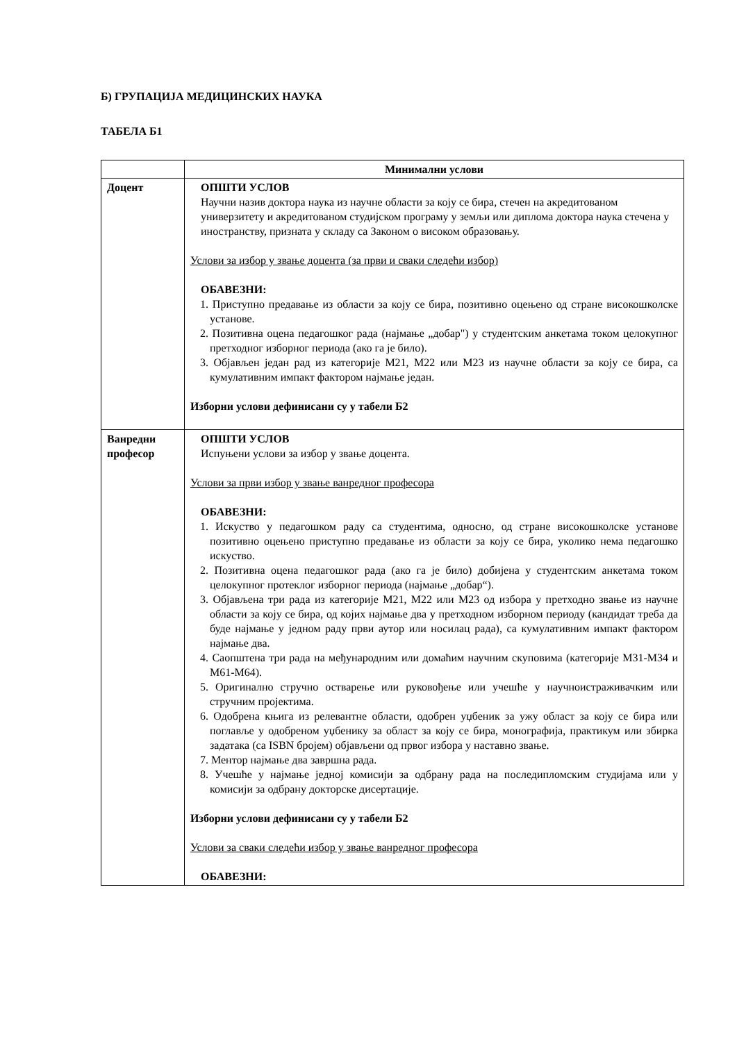Б) ГРУПАЦИЈА МЕДИЦИНСКИХ НАУКА
ТАБЕЛА Б1
| | Минимални услови |
| --- | --- |
| Доцент | ОПШТИ УСЛОВ Научни назив доктора наука из научне области за коју се бира, стечен на акредитованом универзитету и акредитованом студијском програму у земљи или диплома доктора наука стечена у иностранству, призната у складу са Законом о високом образовању. Услови за избор у звање доцента (за први и сваки следећи избор) ОБАВЕЗНИ: 1. Приступно предавање из области за коју се бира, позитивно оцењено од стране високошколске установе. 2. Позитивна оцена педагошког рада (најмање „добар") у студентским анкетама током целокупног претходног изборног периода (ако га је било). 3. Објављен један рад из категорије М21, М22 или М23 из научне области за коју се бира, са кумулативним импакт фактором најмање један. Изборни услови дефинисани су у табели Б2 |
| Ванредни професор | ОПШТИ УСЛОВ Испуњени услови за избор у звање доцента. Услови за први избор у звање ванредног професора ОБАВЕЗНИ: 1. Искуство у педагошком раду са студентима, односно, од стране високошколске установе позитивно оцењено приступно предавање из области за коју се бира, уколико нема педагошко искуство. 2. Позитивна оцена педагошког рада (ако га је било) добијена у студентским анкетама током целокупног протеклог изборног периода (најмање „добар“). 3. Објављена три рада из категорије М21, М22 или М23 од избора у претходно звање из научне области за коју се бира, од којих најмање два у претходном изборном периоду (кандидат треба да буде најмање у једном раду први аутор или носилац рада), са кумулативним импакт фактором најмање два. 4. Саопштена три рада на међународним или домаћим научним скуповима (категорије М31-М34 и М61-М64). 5. Оригинално стручно остварење или руковођење или учешће у научноистраживачким или стручним пројектима. 6. Одобрена књига из релевантне области, одобрен уџбеник за ужу област за коју се бира или поглавље у одобреном уџбенику за област за коју се бира, монографија, практикум или збирка задатака (са ISBN бројем) објављени од првог избора у наставно звање. 7. Ментор најмање два завршна рада. 8. Учешће у најмање једној комисији за одбрану рада на последипломским студијама или у комисији за одбрану докторске дисертације. Изборни услови дефинисани су у табели Б2 Услови за сваки следећи избор у звање ванредног професора ОБАВЕЗНИ: |